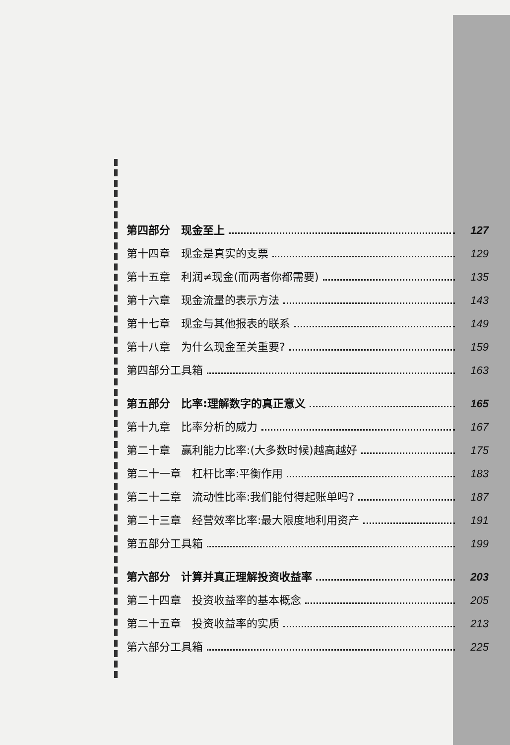第四部分　现金至上 127
第十四章　现金是真实的支票 129
第十五章　利润≠现金(而两者你都需要) 135
第十六章　现金流量的表示方法 143
第十七章　现金与其他报表的联系 149
第十八章　为什么现金至关重要? 159
第四部分工具箱 163
第五部分　比率:理解数字的真正意义 165
第十九章　比率分析的威力 167
第二十章　赢利能力比率:(大多数时候)越高越好 175
第二十一章　杠杆比率:平衡作用 183
第二十二章　流动性比率:我们能付得起账单吗? 187
第二十三章　经营效率比率:最大限度地利用资产 191
第五部分工具箱 199
第六部分　计算并真正理解投资收益率 203
第二十四章　投资收益率的基本概念 205
第二十五章　投资收益率的实质 213
第六部分工具箱 225